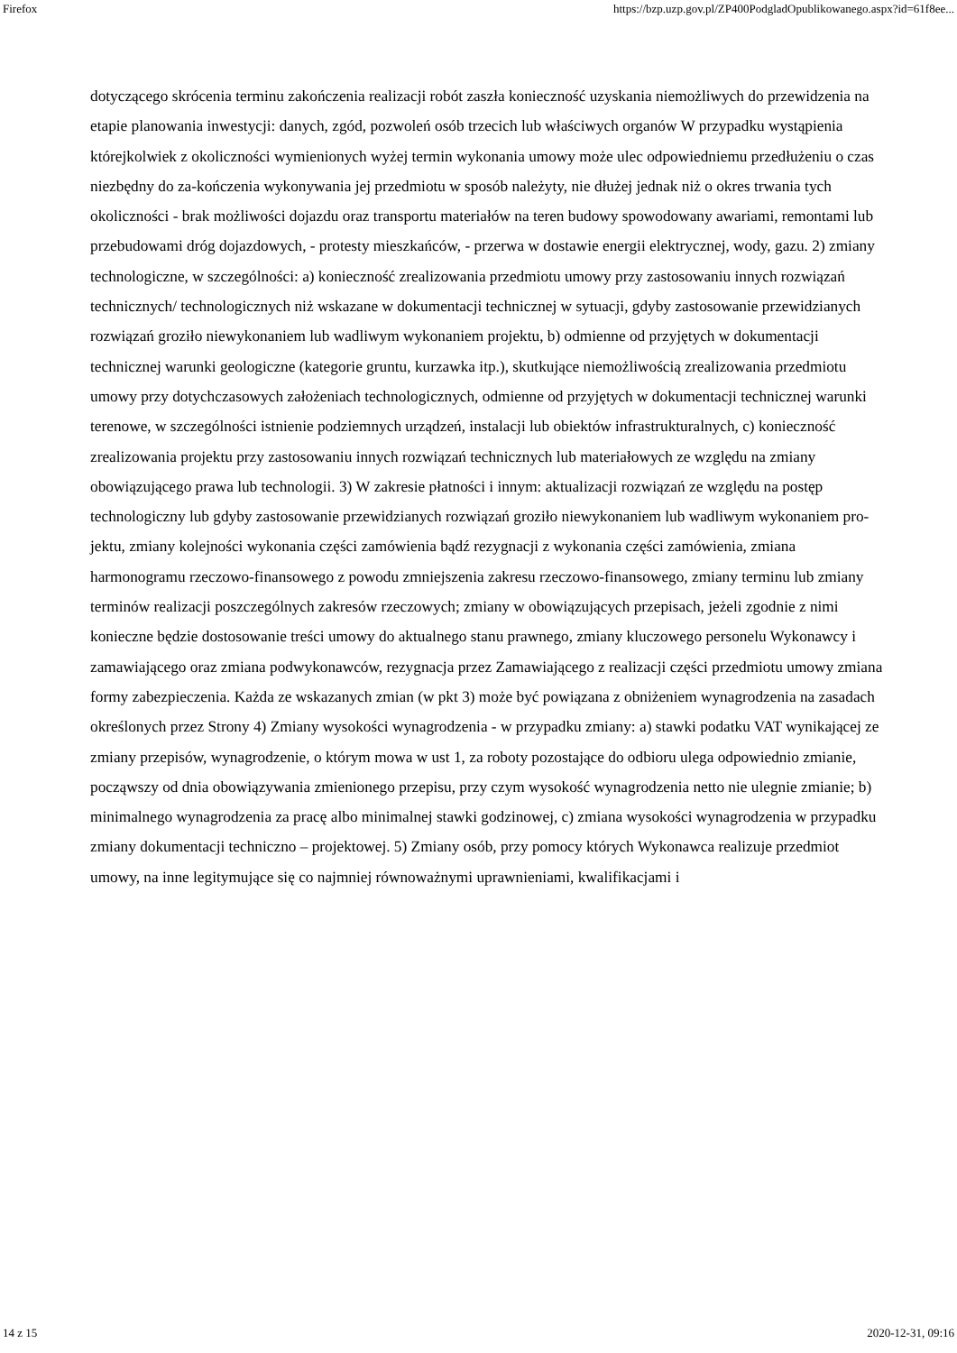Firefox https://bzp.uzp.gov.pl/ZP400PodgladOpublikowanego.aspx?id=61f8ee...
dotyczącego skrócenia terminu zakończenia realizacji robót zaszła konieczność uzyskania niemożliwych do przewidzenia na etapie planowania inwestycji: danych, zgód, pozwoleń osób trzecich lub właściwych organów W przypadku wystąpienia którejkolwiek z okoliczności wymienionych wyżej termin wykonania umowy może ulec odpowiedniemu przedłużeniu o czas niezbędny do za-kończenia wykonywania jej przedmiotu w sposób należyty, nie dłużej jednak niż o okres trwania tych okoliczności - brak możliwości dojazdu oraz transportu materiałów na teren budowy spowodowany awariami, remontami lub przebudowami dróg dojazdowych, - protesty mieszkańców, - przerwa w dostawie energii elektrycznej, wody, gazu. 2) zmiany technologiczne, w szczególności: a) konieczność zrealizowania przedmiotu umowy przy zastosowaniu innych rozwiązań technicznych/ technologicznych niż wskazane w dokumentacji technicznej w sytuacji, gdyby zastosowanie przewidzianych rozwiązań groziło niewykonaniem lub wadliwym wykonaniem projektu, b) odmienne od przyjętych w dokumentacji technicznej warunki geologiczne (kategorie gruntu, kurzawka itp.), skutkujące niemożliwością zrealizowania przedmiotu umowy przy dotychczasowych założeniach technologicznych, odmienne od przyjętych w dokumentacji technicznej warunki terenowe, w szczególności istnienie podziemnych urządzeń, instalacji lub obiektów infrastrukturalnych, c) konieczność zrealizowania projektu przy zastosowaniu innych rozwiązań technicznych lub materiałowych ze względu na zmiany obowiązującego prawa lub technologii. 3) W zakresie płatności i innym: aktualizacji rozwiązań ze względu na postęp technologiczny lub gdyby zastosowanie przewidzianych rozwiązań groziło niewykonaniem lub wadliwym wykonaniem pro-jektu, zmiany kolejności wykonania części zamówienia bądź rezygnacji z wykonania części zamówienia, zmiana harmonogramu rzeczowo-finansowego z powodu zmniejszenia zakresu rzeczowo-finansowego, zmiany terminu lub zmiany terminów realizacji poszczególnych zakresów rzeczowych; zmiany w obowiązujących przepisach, jeżeli zgodnie z nimi konieczne będzie dostosowanie treści umowy do aktualnego stanu prawnego, zmiany kluczowego personelu Wykonawcy i zamawiającego oraz zmiana podwykonawców, rezygnacja przez Zamawiającego z realizacji części przedmiotu umowy zmiana formy zabezpieczenia. Każda ze wskazanych zmian (w pkt 3) może być powiązana z obniżeniem wynagrodzenia na zasadach określonych przez Strony 4) Zmiany wysokości wynagrodzenia - w przypadku zmiany: a) stawki podatku VAT wynikającej ze zmiany przepisów, wynagrodzenie, o którym mowa w ust 1, za roboty pozostające do odbioru ulega odpowiednio zmianie, począwszy od dnia obowiązywania zmienionego przepisu, przy czym wysokość wynagrodzenia netto nie ulegnie zmianie; b) minimalnego wynagrodzenia za pracę albo minimalnej stawki godzinowej, c) zmiana wysokości wynagrodzenia w przypadku zmiany dokumentacji techniczno – projektowej. 5) Zmiany osób, przy pomocy których Wykonawca realizuje przedmiot umowy, na inne legitymujące się co najmniej równoważnymi uprawnieniami, kwalifikacjami i
14 z 15 2020-12-31, 09:16